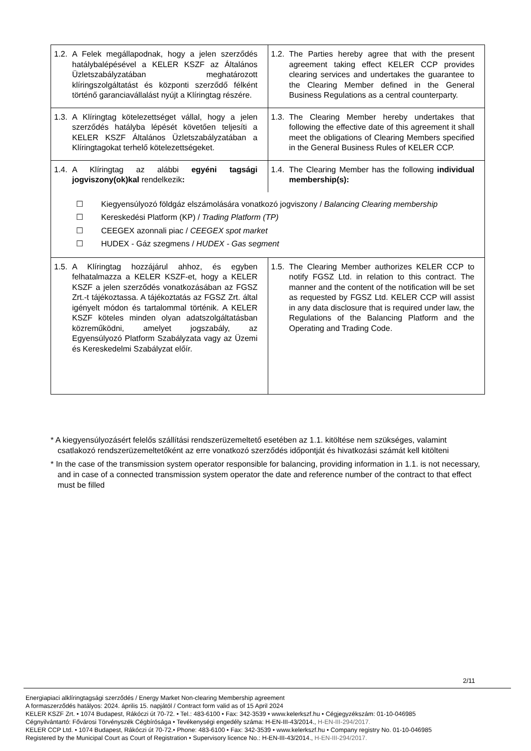| 1.2. A Felek megállapodnak, hogy a jelen szerződés hatálybalépésével a KELER KSZF az Általános Üzletszabályzatában meghatározott klíringszolgáltatást és központi szerződő félként történő garanciavállalást nyújt a Klíringtag részére. | 1.2. The Parties hereby agree that with the present agreement taking effect KELER CCP provides clearing services and undertakes the guarantee to the Clearing Member defined in the General Business Regulations as a central counterparty. |
| 1.3. A Klíringtag kötelezettséget vállal, hogy a jelen szerződés hatályba lépését követően teljesíti a KELER KSZF Általános Üzletszabályzatában a Klíringtagokat terhelő kötelezettségeket. | 1.3. The Clearing Member hereby undertakes that following the effective date of this agreement it shall meet the obligations of Clearing Members specified in the General Business Rules of KELER CCP. |
| 1.4. A Klíringtag az alábbi egyéni tagsági jogviszony(ok)kal rendelkezik : | 1.4. The Clearing Member has the following individual membership(s): |
| ☐ Kiegyensúlyozó földgáz elszámolására vonatkozó jogviszony / Balancing Clearing membership ☐ Kereskedési Platform (KP) / Trading Platform (TP) ☐ CEEGEX azonnali piac / CEEGEX spot market ☐ HUDEX - Gáz szegmens / HUDEX - Gas segment | |
| 1.5. A Klíringtag hozzájárul ahhoz, és egyben felhatalmazza a KELER KSZF-et, hogy a KELER KSZF a jelen szerződés vonatkozásában az FGSZ Zrt.-t tájékoztassa. A tájékoztatás az FGSZ Zrt. által igényelt módon és tartalommal történik. A KELER KSZF köteles minden olyan adatszolgáltatásban közreműködni, amelyet jogszabály, az Egyensúlyozó Platform Szabályzata vagy az Üzemi és Kereskedelmi Szabályzat előír. | 1.5. The Clearing Member authorizes KELER CCP to notify FGSZ Ltd. in relation to this contract. The manner and the content of the notification will be set as requested by FGSZ Ltd. KELER CCP will assist in any data disclosure that is required under law, the Regulations of the Balancing Platform and the Operating and Trading Code. |
* A kiegyensúlyozásért felelős szállítási rendszerüzemeltető esetében az 1.1. kitöltése nem szükséges, valamint csatlakozó rendszerüzemeltetőként az erre vonatkozó szerződés időpontját és hivatkozási számát kell kitölteni
* In the case of the transmission system operator responsible for balancing, providing information in 1.1. is not necessary, and in case of a connected transmission system operator the date and reference number of the contract to that effect must be filled
2/11
Energiapiaci alklíringtagsági szerződés / Energy Market Non-clearing Membership agreement
A formaszerződés hatályos: 2024. április 15. napjától / Contract form valid as of 15 April 2024
KELER KSZF Zrt. • 1074 Budapest, Rákóczi út 70-72. • Tel.: 483-6100 • Fax: 342-3539 • www.kelerkszf.hu • Cégjegyzékszám: 01-10-046985
Cégnyilvántartó: Fővárosi Törvényszék Cégbírósága • Tevékenységi engedély száma: H-EN-III-43/2014., H-EN-III-294/2017.
KELER CCP Ltd. • 1074 Budapest, Rákóczi út 70-72.• Phone: 483-6100 • Fax: 342-3539 • www.kelerkszf.hu • Company registry No. 01-10-046985
Registered by the Municipal Court as Court of Registration • Supervisory licence No.: H-EN-III-43/2014., H-EN-III-294/2017.